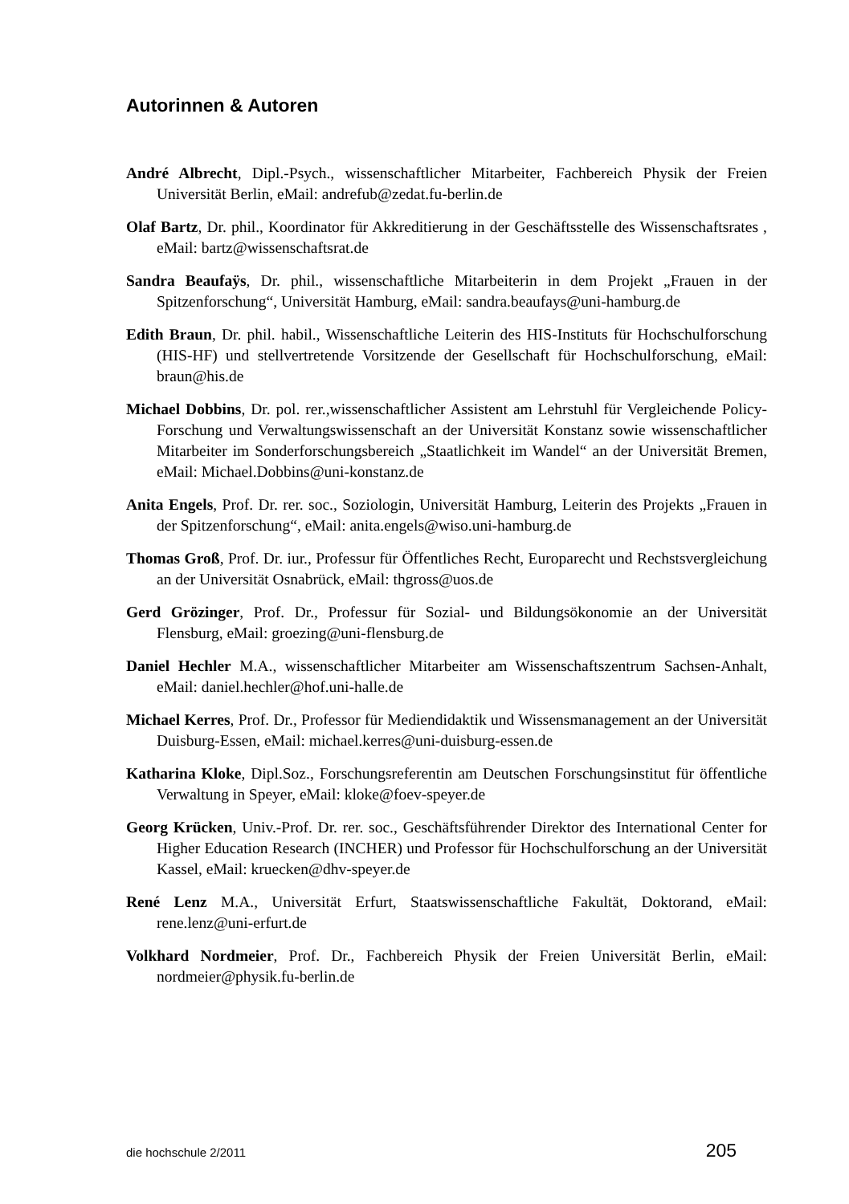Autorinnen & Autoren
André Albrecht, Dipl.-Psych., wissenschaftlicher Mitarbeiter, Fachbereich Physik der Freien Universität Berlin, eMail: andrefub@zedat.fu-berlin.de
Olaf Bartz, Dr. phil., Koordinator für Akkreditierung in der Geschäftsstelle des Wissenschaftsrates , eMail: bartz@wissenschaftsrat.de
Sandra Beaufaÿs, Dr. phil., wissenschaftliche Mitarbeiterin in dem Projekt „Frauen in der Spitzenforschung“, Universität Hamburg, eMail: sandra.beaufays@uni-hamburg.de
Edith Braun, Dr. phil. habil., Wissenschaftliche Leiterin des HIS-Instituts für Hochschulforschung (HIS-HF) und stellvertretende Vorsitzende der Gesellschaft für Hochschulforschung, eMail: braun@his.de
Michael Dobbins, Dr. pol. rer.,wissenschaftlicher Assistent am Lehrstuhl für Vergleichende Policy-Forschung und Verwaltungswissenschaft an der Universität Konstanz sowie wissenschaftlicher Mitarbeiter im Sonderforschungsbereich „Staatlichkeit im Wandel“ an der Universität Bremen, eMail: Michael.Dobbins@uni-konstanz.de
Anita Engels, Prof. Dr. rer. soc., Soziologin, Universität Hamburg, Leiterin des Projekts „Frauen in der Spitzenforschung“, eMail: anita.engels@wiso.uni-hamburg.de
Thomas Groß, Prof. Dr. iur., Professur für Öffentliches Recht, Europarecht und Rechstsvergleichung an der Universität Osnabrück, eMail: thgross@uos.de
Gerd Grözinger, Prof. Dr., Professur für Sozial- und Bildungsökonomie an der Universität Flensburg, eMail: groezing@uni-flensburg.de
Daniel Hechler M.A., wissenschaftlicher Mitarbeiter am Wissenschaftszentrum Sachsen-Anhalt, eMail: daniel.hechler@hof.uni-halle.de
Michael Kerres, Prof. Dr., Professor für Mediendidaktik und Wissensmanagement an der Universität Duisburg-Essen, eMail: michael.kerres@uni-duisburg-essen.de
Katharina Kloke, Dipl.Soz., Forschungsreferentin am Deutschen Forschungsinstitut für öffentliche Verwaltung in Speyer, eMail: kloke@foev-speyer.de
Georg Krücken, Univ.-Prof. Dr. rer. soc., Geschäftsführender Direktor des International Center for Higher Education Research (INCHER) und Professor für Hochschulforschung an der Universität Kassel, eMail: kruecken@dhv-speyer.de
René Lenz M.A., Universität Erfurt, Staatswissenschaftliche Fakultät, Doktorand, eMail: rene.lenz@uni-erfurt.de
Volkhard Nordmeier, Prof. Dr., Fachbereich Physik der Freien Universität Berlin, eMail: nordmeier@physik.fu-berlin.de
die hochschule 2/2011 205